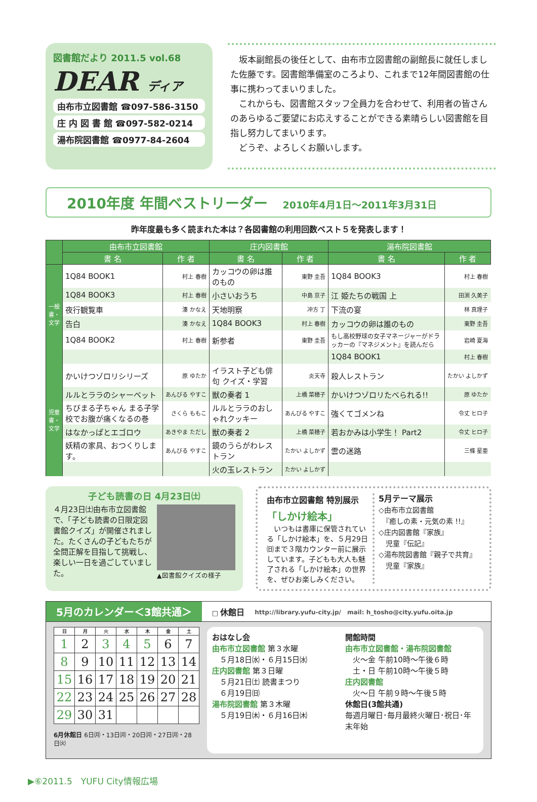図書館だより 2011.5 vol.68
DEAR ディア
由布市立図書館 ☎097-586-3150
庄 内 図 書 館 ☎097-582-0214
湯布院図書館 ☎0977-84-2604
　坂本副館長の後任として、由布市立図書館の副館長に就任しました佐藤です。図書館準備室のころより、これまで12年間図書館の仕事に携わってまいりました。
　これからも、図書館スタッフ全員力を合わせて、利用者の皆さんのあらゆるご要望にお応えすることができる素晴らしい図書館を目指し努力してまいります。
　どうぞ、よろしくお願いします。
2010年度 年間ベストリーダー 2010年4月1日～2011年3月31日
昨年度最も多く読まれた本は？各図書館の利用回数ベスト５を発表します！
| | 由布市立図書館 | | 庄内図書館 | | 湯布院図書館 | |
| --- | --- | --- | --- | --- | --- | --- |
| | 書 名 | 作 者 | 書 名 | 作 者 | 書 名 | 作 者 |
| 一般書・文学 | 1Q84 BOOK1 | 村上 春樹 | カッコウの卵は誰のもの | 東野 圭吾 | 1Q84 BOOK3 | 村上 春樹 |
| | 1Q84 BOOK3 | 村上 春樹 | 小さいおうち | 中島 京子 | 江 姫たちの戦国 上 | 田渕 久美子 |
| | 夜行観覧車 | 湊 かなえ | 天地明察 | 冲方 丁 | 下流の宴 | 林 真理子 |
| | 告白 | 湊 かなえ | 1Q84 BOOK3 | 村上 春樹 | カッコウの卵は誰のもの | 東野 圭吾 |
| | 1Q84 BOOK2 | 村上 春樹 | 新参者 | 東野 圭吾 | もし高校野球の女子マネージャーがドラッカーの『マネジメント』を読んだら | 岩崎 夏海 |
| | | | | | 1Q84 BOOK1 | 村上 春樹 |
| 児童書・文学 | かいけつゾロリシリーズ | 原 ゆたか | イラスト子ども俳句 クイズ・学習 | 炎天寺 | 殺人レストラン | たかい よしかず |
| | ルルとララのシャーベット | あんびる やすこ | 獣の奏者 1 | 上橋 菜穂子 | かいけつゾロリたべられる!! | 原 ゆたか |
| | ちびまる子ちゃん まる子学校でお腹が痛くなるの巻 | さくら ももこ | ルルとララのおしゃれクッキー | あんびる やすこ | 強くてゴメンね | 令丈 ヒロ子 |
| | はなかっぱとエゴロウ | あきやま ただし | 獣の奏者 2 | 上橋 菜穂子 | 若おかみは小学生！ Part2 | 令丈 ヒロ子 |
| | 妖精の家具、おつくりします。 | あんびる やすこ | 鏡のうらがわレストラン | たかい よしかず | 雲の迷路 | 三條 星亜 |
| | | | 火の玉レストラン | たかい よしかず | | |
子ども読書の日 4月23日㈯
４月23日㈯由布市立図書館で、「子ども読書の日限定図書館クイズ」が開催されました。たくさんの子どもたちが全問正解を目指して挑戦し、楽しい一日を過ごしていました。
▲図書館クイズの様子
由布市立図書館 特別展示
「しかけ絵本」
　いつもは書庫に保管されている「しかけ絵本」を、５月29日㈰まで３階カウンター前に展示しています。子どもも大人も魅了される「しかけ絵本」の世界を、ぜひお楽しみください。
5月テーマ展示
◇由布市立図書館
　『癒しの素・元気の素 !!』
◇庄内図書館『家族』
　児童『伝記』
◇湯布院図書館『親子で共育』
　児童『家族』
5月のカレンダー＜3館共通＞ □ 休館日 http://library.yufu-city.jp/　mail: h_tosho@city.yufu.oita.jp
| 日 | 月 | 火 | 水 | 木 | 金 | 土 |
| --- | --- | --- | --- | --- | --- | --- |
| 1 | 2 | 3 | 4 | 5 | 6 | 7 |
| 8 | 9 | 10 | 11 | 12 | 13 | 14 |
| 15 | 16 | 17 | 18 | 19 | 20 | 21 |
| 22 | 23 | 24 | 25 | 26 | 27 | 28 |
| 29 | 30 | 31 | | | | |
6月休館日 6日㈪・13日㈪・20日㈪・27日㈪・28日㈫
おはなし会
由布市立図書館 第３水曜
　５月18日㈬・６月15日㈬
庄内図書館 第３日曜
　５月21日㈯ 読書まつり
　６月19日㈰
湯布院図書館 第３木曜
　５月19日㈭・６月16日㈭
開館時間
由布市立図書館・湯布院図書館
　火～金 午前10時～午後６時
　土・日 午前10時～午後５時
庄内図書館
　火～日 午前９時～午後５時
休館日(3館共通)
毎週月曜日･毎月最終火曜日･祝日･年末年始
▶⑥2011.5　YUFU City情報広場